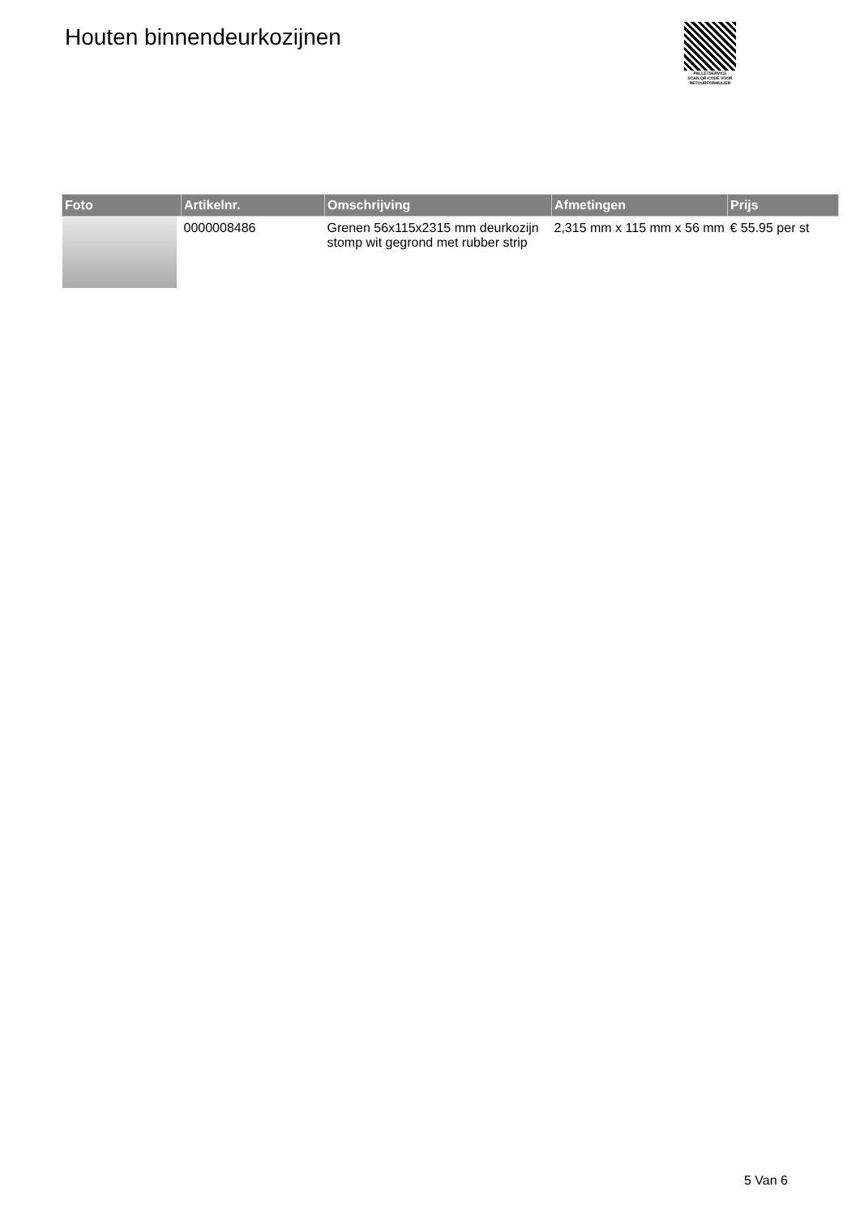Houten binnendeurkozijnen
PALLETSERVICE
SCAN QR-CODE VOOR RETOURFORMULIER
| Foto | Artikelnr. | Omschrijving | Afmetingen | Prijs |
| --- | --- | --- | --- | --- |
| | 0000008486 | Grenen 56x115x2315 mm deurkozijn stomp wit gegrond met rubber strip | 2,315 mm x 115 mm x 56 mm | € 55.95 per st |
5 Van 6